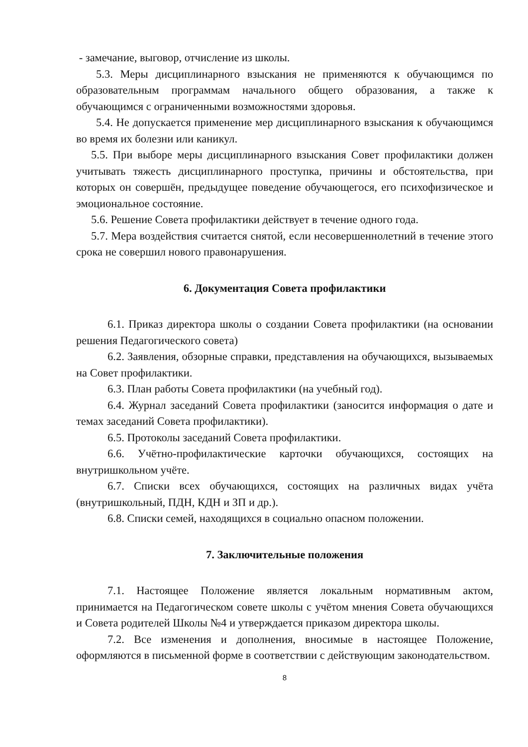- замечание, выговор, отчисление из школы.
5.3. Меры дисциплинарного взыскания не применяются к обучающимся по образовательным программам начального общего образования, а также к обучающимся с ограниченными возможностями здоровья.
5.4. Не допускается применение мер дисциплинарного взыскания к обучающимся во время их болезни или каникул.
5.5. При выборе меры дисциплинарного взыскания Совет профилактики должен учитывать тяжесть дисциплинарного проступка, причины и обстоятельства, при которых он совершён, предыдущее поведение обучающегося, его психофизическое и эмоциональное состояние.
5.6. Решение Совета профилактики действует в течение одного года.
5.7. Мера воздействия считается снятой, если несовершеннолетний в течение этого срока не совершил нового правонарушения.
6. Документация Совета профилактики
6.1. Приказ директора школы о создании Совета профилактики (на основании решения Педагогического совета)
6.2. Заявления, обзорные справки, представления на обучающихся, вызываемых на Совет профилактики.
6.3. План работы Совета профилактики (на учебный год).
6.4. Журнал заседаний Совета профилактики (заносится информация о дате и темах заседаний Совета профилактики).
6.5. Протоколы заседаний Совета профилактики.
6.6. Учётно-профилактические карточки обучающихся, состоящих на внутришкольном учёте.
6.7. Списки всех обучающихся, состоящих на различных видах учёта (внутришкольный, ПДН, КДН и ЗП и др.).
6.8. Списки семей, находящихся в социально опасном положении.
7. Заключительные положения
7.1. Настоящее Положение является локальным нормативным актом, принимается на Педагогическом совете школы с учётом мнения Совета обучающихся и Совета родителей Школы №4 и утверждается приказом директора школы.
7.2. Все изменения и дополнения, вносимые в настоящее Положение, оформляются в письменной форме в соответствии с действующим законодательством.
8